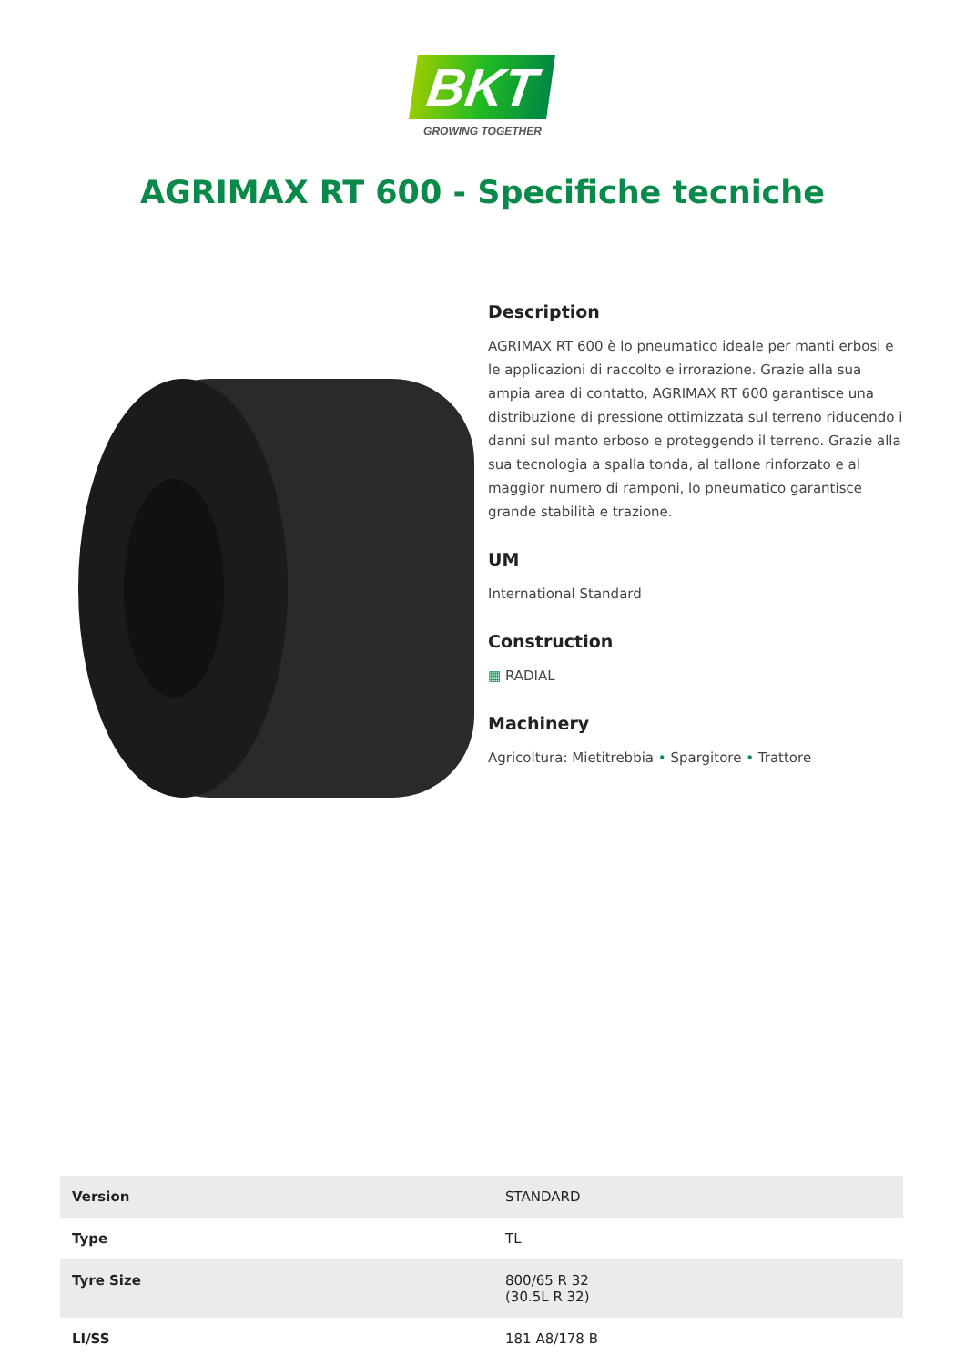BKT
GROWING TOGETHER
AGRIMAX RT 600 - Specifiche tecniche
Description
AGRIMAX RT 600 è lo pneumatico ideale per manti erbosi e le applicazioni di raccolto e irrorazione. Grazie alla sua ampia area di contatto, AGRIMAX RT 600 garantisce una distribuzione di pressione ottimizzata sul terreno riducendo i danni sul manto erboso e proteggendo il terreno. Grazie alla sua tecnologia a spalla tonda, al tallone rinforzato e al maggior numero di ramponi, lo pneumatico garantisce grande stabilità e trazione.
UM
International Standard
Construction
▦ RADIAL
Machinery
Agricoltura: Mietitrebbia • Spargitore • Trattore
| Version | STANDARD |
| Type | TL |
| Tyre Size | 800/65 R 32 (30.5L R 32) |
| LI/SS | 181 A8/178 B |